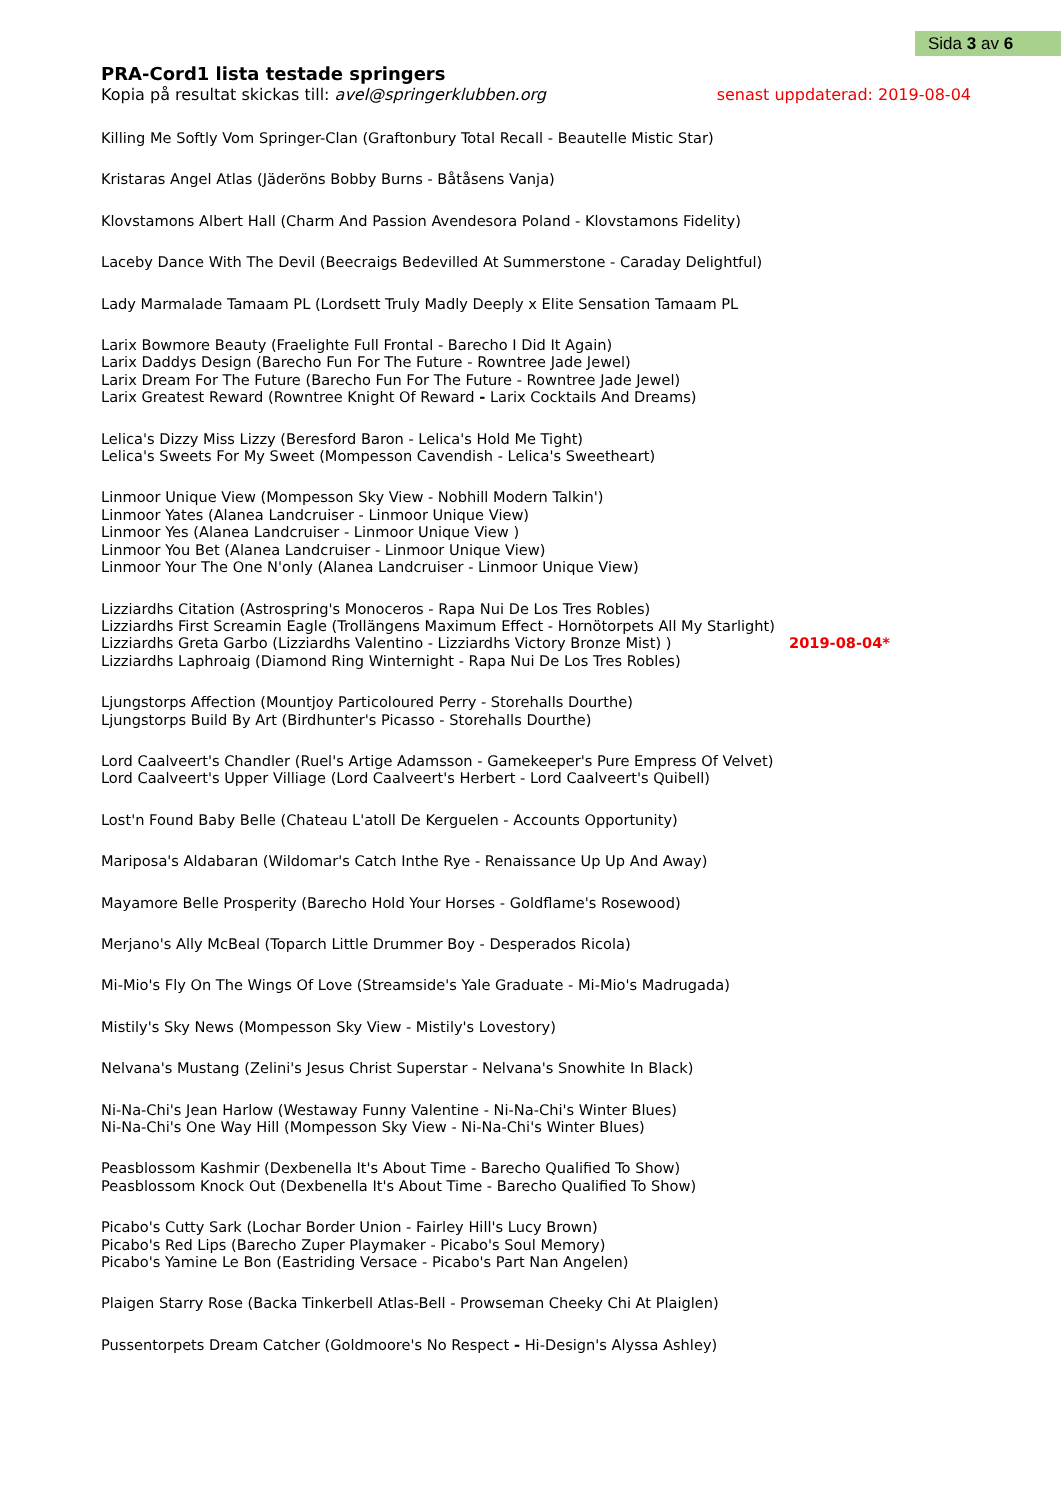Sida 3 av 6
PRA-Cord1 lista testade springers
Kopia på resultat skickas till: avel@springerklubben.org senast uppdaterad: 2019-08-04
Killing Me Softly Vom Springer-Clan (Graftonbury Total Recall - Beautelle Mistic Star)
Kristaras Angel Atlas (Jäderöns Bobby Burns - Båtåsens Vanja)
Klovstamons Albert Hall (Charm And Passion Avendesora Poland - Klovstamons Fidelity)
Laceby Dance With The Devil (Beecraigs Bedevilled At Summerstone - Caraday Delightful)
Lady Marmalade Tamaam PL (Lordsett Truly Madly Deeply x Elite Sensation Tamaam PL
Larix Bowmore Beauty (Fraelighte Full Frontal - Barecho I Did It Again)
Larix Daddys Design (Barecho Fun For The Future - Rowntree Jade Jewel)
Larix Dream For The Future (Barecho Fun For The Future - Rowntree Jade Jewel)
Larix Greatest Reward (Rowntree Knight Of Reward - Larix Cocktails And Dreams)
Lelica's Dizzy Miss Lizzy (Beresford Baron - Lelica's Hold Me Tight)
Lelica's Sweets For My Sweet (Mompesson Cavendish - Lelica's Sweetheart)
Linmoor Unique View (Mompesson Sky View - Nobhill Modern Talkin')
Linmoor Yates (Alanea Landcruiser - Linmoor Unique View)
Linmoor Yes (Alanea Landcruiser - Linmoor Unique View )
Linmoor You Bet (Alanea Landcruiser - Linmoor Unique View)
Linmoor Your The One N'only (Alanea Landcruiser - Linmoor Unique View)
Lizziardhs Citation (Astrospring's Monoceros - Rapa Nui De Los Tres Robles)
Lizziardhs First Screamin Eagle (Trollängens Maximum Effect - Hornötorpets All My Starlight)
Lizziardhs Greta Garbo (Lizziardhs Valentino - Lizziardhs Victory Bronze Mist) ) 2019-08-04*
Lizziardhs Laphroaig (Diamond Ring Winternight - Rapa Nui De Los Tres Robles)
Ljungstorps Affection (Mountjoy Particoloured Perry - Storehalls Dourthe)
Ljungstorps Build By Art (Birdhunter's Picasso - Storehalls Dourthe)
Lord Caalveert's Chandler (Ruel's Artige Adamsson - Gamekeeper's Pure Empress Of Velvet)
Lord Caalveert's Upper Villiage (Lord Caalveert's Herbert - Lord Caalveert's Quibell)
Lost'n Found Baby Belle (Chateau L'atoll De Kerguelen - Accounts Opportunity)
Mariposa's Aldabaran (Wildomar's Catch Inthe Rye - Renaissance Up Up And Away)
Mayamore Belle Prosperity (Barecho Hold Your Horses - Goldflame's Rosewood)
Merjano's Ally McBeal (Toparch Little Drummer Boy - Desperados Ricola)
Mi-Mio's Fly On The Wings Of Love (Streamside's Yale Graduate - Mi-Mio's Madrugada)
Mistily's Sky News (Mompesson Sky View - Mistily's Lovestory)
Nelvana's Mustang (Zelini's Jesus Christ Superstar - Nelvana's Snowhite In Black)
Ni-Na-Chi's Jean Harlow (Westaway Funny Valentine - Ni-Na-Chi's Winter Blues)
Ni-Na-Chi's One Way Hill (Mompesson Sky View - Ni-Na-Chi's Winter Blues)
Peasblossom Kashmir (Dexbenella It's About Time - Barecho Qualified To Show)
Peasblossom Knock Out (Dexbenella It's About Time - Barecho Qualified To Show)
Picabo's Cutty Sark (Lochar Border Union - Fairley Hill's Lucy Brown)
Picabo's Red Lips (Barecho Zuper Playmaker - Picabo's Soul Memory)
Picabo's Yamine Le Bon (Eastriding Versace - Picabo's Part Nan Angelen)
Plaigen Starry Rose (Backa Tinkerbell Atlas-Bell - Prowseman Cheeky Chi At Plaiglen)
Pussentorpets Dream Catcher (Goldmoore's No Respect - Hi-Design's Alyssa Ashley)